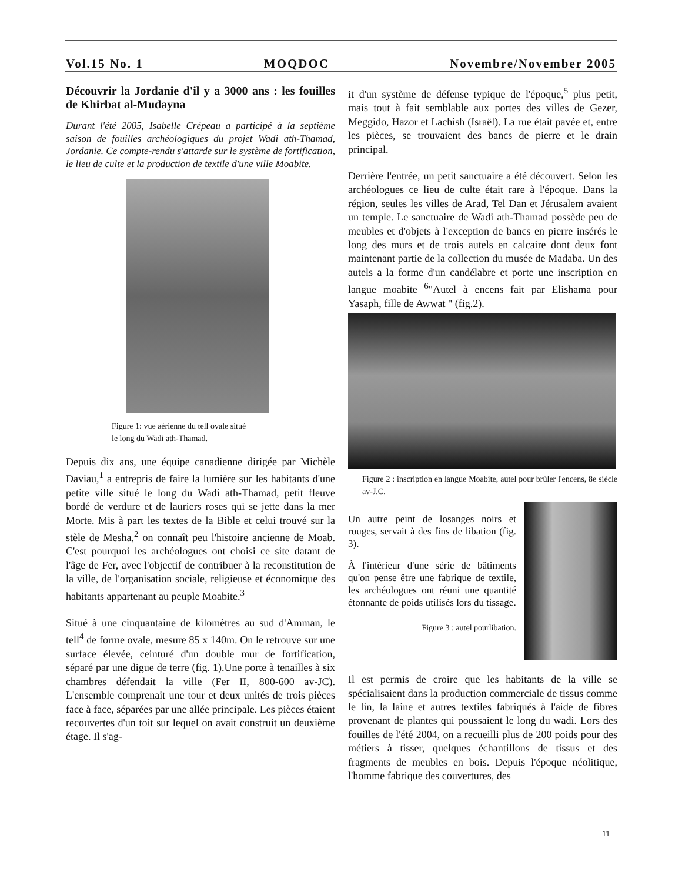Vol.15 No. 1 MOQDOC Novembre/November 2005
Découvrir la Jordanie d'il y a 3000 ans : les fouilles de Khirbat al-Mudayna
Durant l'été 2005, Isabelle Crépeau a participé à la septième saison de fouilles archéologiques du projet Wadi ath-Thamad, Jordanie. Ce compte-rendu s'attarde sur le système de fortification, le lieu de culte et la production de textile d'une ville Moabite.
Figure 1: vue aérienne du tell ovale situé
le long du Wadi ath-Thamad.
Depuis dix ans, une équipe canadienne dirigée par Michèle Daviau,<sup>1</sup> a entrepris de faire la lumière sur les habitants d'une petite ville situé le long du Wadi ath-Thamad, petit fleuve bordé de verdure et de lauriers roses qui se jette dans la mer Morte. Mis à part les textes de la Bible et celui trouvé sur la stèle de Mesha,<sup>2</sup> on connaît peu l'histoire ancienne de Moab. C'est pourquoi les archéologues ont choisi ce site datant de l'âge de Fer, avec l'objectif de contribuer à la reconstitution de la ville, de l'organisation sociale, religieuse et économique des habitants appartenant au peuple Moabite.<sup>3</sup>
Situé à une cinquantaine de kilomètres au sud d'Amman, le tell<sup>4</sup> de forme ovale, mesure 85 x 140m. On le retrouve sur une surface élevée, ceinturé d'un double mur de fortification, séparé par une digue de terre (fig. 1).Une porte à tenailles à six chambres défendait la ville (Fer II, 800-600 av-JC). L'ensemble comprenait une tour et deux unités de trois pièces face à face, séparées par une allée principale. Les pièces étaient recouvertes d'un toit sur lequel on avait construit un deuxième étage. Il s'ag-
it d'un système de défense typique de l'époque,<sup>5</sup> plus petit, mais tout à fait semblable aux portes des villes de Gezer, Meggido, Hazor et Lachish (Israël). La rue était pavée et, entre les pièces, se trouvaient des bancs de pierre et le drain principal.
Derrière l'entrée, un petit sanctuaire a été découvert. Selon les archéologues ce lieu de culte était rare à l'époque. Dans la région, seules les villes de Arad, Tel Dan et Jérusalem avaient un temple. Le sanctuaire de Wadi ath-Thamad possède peu de meubles et d'objets à l'exception de bancs en pierre insérés le long des murs et de trois autels en calcaire dont deux font maintenant partie de la collection du musée de Madaba. Un des autels a la forme d'un candélabre et porte une inscription en langue moabite <sup>6</sup>"Autel à encens fait par Elishama pour Yasaph, fille de Awwat " (fig.2).
Figure 2 : inscription en langue Moabite, autel pour brûler l'encens, 8e siècle av-J.C.
Un autre peint de losanges noirs et rouges, servait à des fins de libation (fig. 3).
À l'intérieur d'une série de bâtiments qu'on pense être une fabrique de textile, les archéologues ont réuni une quantité étonnante de poids utilisés lors du tissage.
Figure 3 : autel pourlibation.
Il est permis de croire que les habitants de la ville se spécialisaient dans la production commerciale de tissus comme le lin, la laine et autres textiles fabriqués à l'aide de fibres provenant de plantes qui poussaient le long du wadi. Lors des fouilles de l'été 2004, on a recueilli plus de 200 poids pour des métiers à tisser, quelques échantillons de tissus et des fragments de meubles en bois. Depuis l'époque néolitique, l'homme fabrique des couvertures, des
11